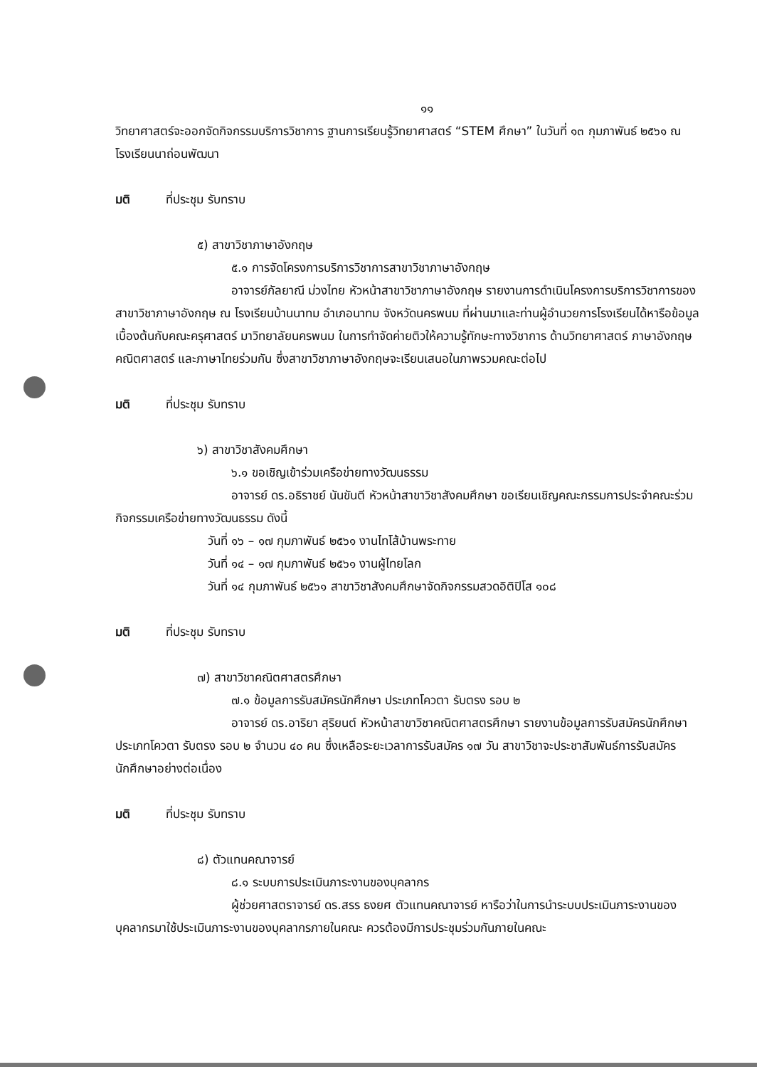๑๑
วิทยาศาสตร์จะออกจัดกิจกรรมบริการวิชาการ ฐานการเรียนรู้วิทยาศาสตร์ “STEM ศึกษา” ในวันที่ ๑๓ กุมภาพันธ์ ๒๕๖๑ ณ โรงเรียนนาถ่อนพัฒนา
มติ ที่ประชุม รับทราบ
๕) สาขาวิชาภาษาอังกฤษ
๕.๑ การจัดโครงการบริการวิชาการสาขาวิชาภาษาอังกฤษ
อาจารย์กัลยาณี ม่วงไทย หัวหน้าสาขาวิชาภาษาอังกฤษ รายงานการดำเนินโครงการบริการวิชาการของสาขาวิชาภาษาอังกฤษ ณ โรงเรียนบ้านนาทม อำเภอนาทม จังหวัดนครพนม ที่ผ่านมาและท่านผู้อำนวยการโรงเรียนได้หารือข้อมูลเบื้องต้นกับคณะครุศาสตร์ มาวิทยาลัยนครพนม ในการทำจัดค่ายติวให้ความรู้ทักษะทางวิชาการ ด้านวิทยาศาสตร์ ภาษาอังกฤษ คณิตศาสตร์ และภาษาไทยร่วมกัน ซึ่งสาขาวิชาภาษาอังกฤษจะเรียนเสนอในภาพรวมคณะต่อไป
มติ ที่ประชุม รับทราบ
๖) สาขาวิชาสังคมศึกษา
๖.๑ ขอเชิญเข้าร่วมเครือข่ายทางวัฒนธรรม
อาจารย์ ดร.อธิราชย์ นันขันตี หัวหน้าสาขาวิชาสังคมศึกษา ขอเรียนเชิญคณะกรรมการประจำคณะร่วมกิจกรรมเครือข่ายทางวัฒนธรรม ดังนี้
วันที่ ๑๖ – ๑๗ กุมภาพันธ์ ๒๕๖๑ งานไทโส้บ้านพระทาย
วันที่ ๑๔ – ๑๗ กุมภาพันธ์ ๒๕๖๑ งานผู้ไทยโลก
วันที่ ๑๔ กุมภาพันธ์ ๒๕๖๑ สาขาวิชาสังคมศึกษาจัดกิจกรรมสวดอิติปิโส ๑๐๘
มติ ที่ประชุม รับทราบ
๗) สาขาวิชาคณิตศาสตรศึกษา
๗.๑ ข้อมูลการรับสมัครนักศึกษา ประเภทโควตา รับตรง รอบ ๒
อาจารย์ ดร.อาริยา สุริยนต์ หัวหน้าสาขาวิชาคณิตศาสตรศึกษา รายงานข้อมูลการรับสมัครนักศึกษา ประเภทโควตา รับตรง รอบ ๒ จำนวน ๔๐ คน ซึ่งเหลือระยะเวลาการรับสมัคร ๑๗ วัน สาขาวิชาจะประชาสัมพันธ์การรับสมัครนักศึกษาอย่างต่อเนื่อง
มติ ที่ประชุม รับทราบ
๘) ตัวแทนคณาจารย์
๘.๑ ระบบการประเมินภาระงานของบุคลากร
ผู้ช่วยศาสตราจารย์ ดร.สรร ธงยศ ตัวแทนคณาจารย์ หารือว่าในการนำระบบประเมินภาระงานของบุคลากรมาใช้ประเมินภาระงานของบุคลากรภายในคณะ ควรต้องมีการประชุมร่วมกันภายในคณะ